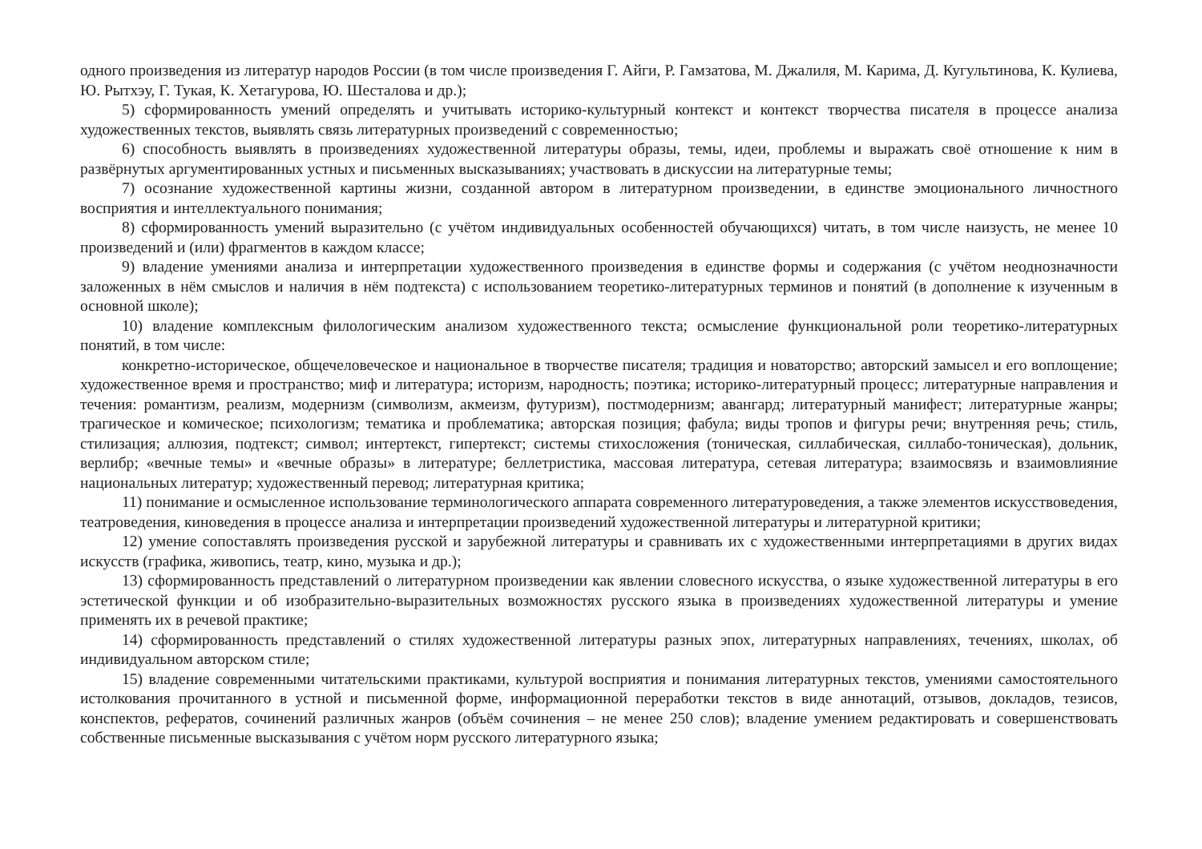одного произведения из литератур народов России (в том числе произведения Г. Айги, Р. Гамзатова, М. Джалиля, М. Карима, Д. Кугультинова, К. Кулиева, Ю. Рытхэу, Г. Тукая, К. Хетагурова, Ю. Шесталова и др.);
5) сформированность умений определять и учитывать историко-культурный контекст и контекст творчества писателя в процессе анализа художественных текстов, выявлять связь литературных произведений с современностью;
6) способность выявлять в произведениях художественной литературы образы, темы, идеи, проблемы и выражать своё отношение к ним в развёрнутых аргументированных устных и письменных высказываниях; участвовать в дискуссии на литературные темы;
7) осознание художественной картины жизни, созданной автором в литературном произведении, в единстве эмоционального личностного восприятия и интеллектуального понимания;
8) сформированность умений выразительно (с учётом индивидуальных особенностей обучающихся) читать, в том числе наизусть, не менее 10 произведений и (или) фрагментов в каждом классе;
9) владение умениями анализа и интерпретации художественного произведения в единстве формы и содержания (с учётом неоднозначности заложенных в нём смыслов и наличия в нём подтекста) с использованием теоретико-литературных терминов и понятий (в дополнение к изученным в основной школе);
10) владение комплексным филологическим анализом художественного текста; осмысление функциональной роли теоретико-литературных понятий, в том числе:
конкретно-историческое, общечеловеческое и национальное в творчестве писателя; традиция и новаторство; авторский замысел и его воплощение; художественное время и пространство; миф и литература; историзм, народность; поэтика; историко-литературный процесс; литературные направления и течения: романтизм, реализм, модернизм (символизм, акмеизм, футуризм), постмодернизм; авангард; литературный манифест; литературные жанры; трагическое и комическое; психологизм; тематика и проблематика; авторская позиция; фабула; виды тропов и фигуры речи; внутренняя речь; стиль, стилизация; аллюзия, подтекст; символ; интертекст, гипертекст; системы стихосложения (тоническая, силлабическая, силлабо-тоническая), дольник, верлибр; «вечные темы» и «вечные образы» в литературе; беллетристика, массовая литература, сетевая литература; взаимосвязь и взаимовлияние национальных литератур; художественный перевод; литературная критика;
11) понимание и осмысленное использование терминологического аппарата современного литературоведения, а также элементов искусствоведения, театроведения, киноведения в процессе анализа и интерпретации произведений художественной литературы и литературной критики;
12) умение сопоставлять произведения русской и зарубежной литературы и сравнивать их с художественными интерпретациями в других видах искусств (графика, живопись, театр, кино, музыка и др.);
13) сформированность представлений о литературном произведении как явлении словесного искусства, о языке художественной литературы в его эстетической функции и об изобразительно-выразительных возможностях русского языка в произведениях художественной литературы и умение применять их в речевой практике;
14) сформированность представлений о стилях художественной литературы разных эпох, литературных направлениях, течениях, школах, об индивидуальном авторском стиле;
15) владение современными читательскими практиками, культурой восприятия и понимания литературных текстов, умениями самостоятельного истолкования прочитанного в устной и письменной форме, информационной переработки текстов в виде аннотаций, отзывов, докладов, тезисов, конспектов, рефератов, сочинений различных жанров (объём сочинения – не менее 250 слов); владение умением редактировать и совершенствовать собственные письменные высказывания с учётом норм русского литературного языка;